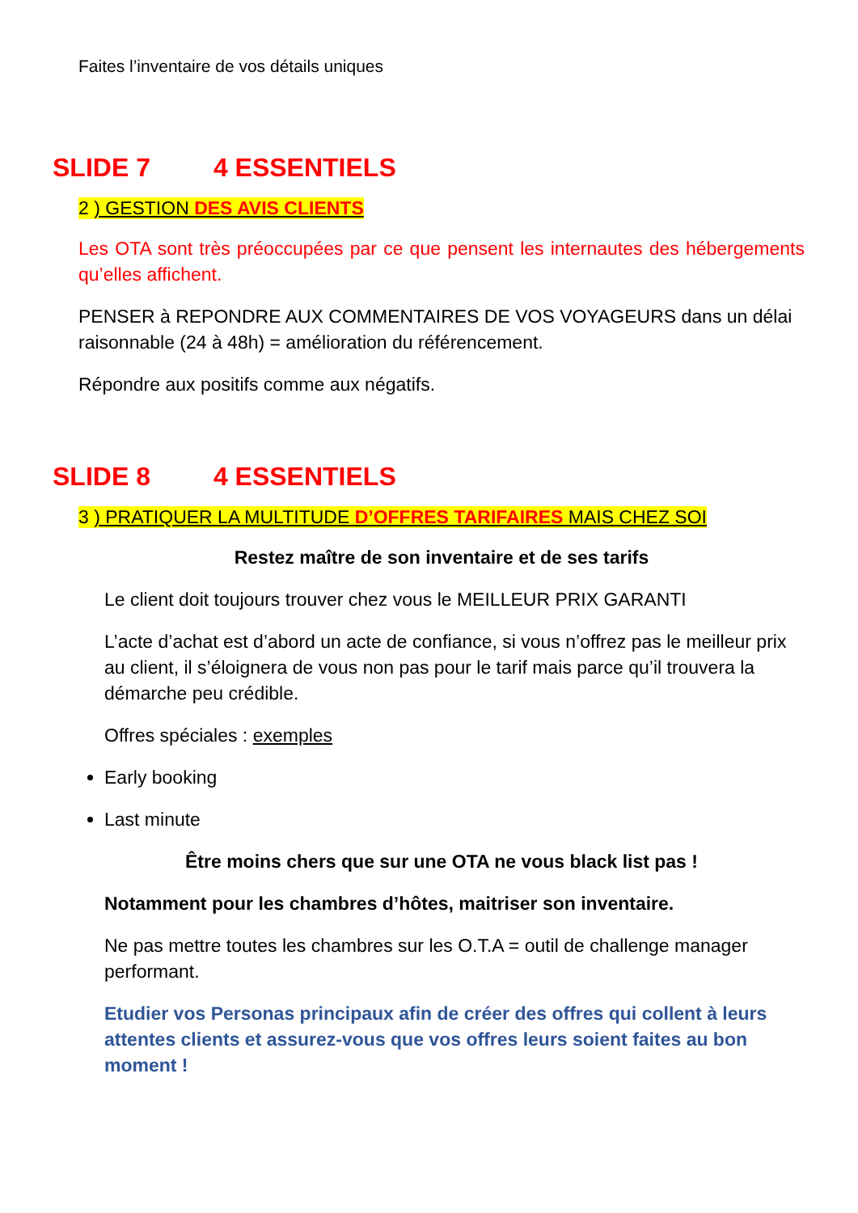Faites l’inventaire de vos détails uniques
SLIDE 7 4 ESSENTIELS
2 ) GESTION DES AVIS CLIENTS
Les OTA sont très préoccupées par ce que pensent les internautes des hébergements qu’elles affichent.
PENSER à REPONDRE AUX COMMENTAIRES DE VOS VOYAGEURS dans un délai raisonnable (24 à 48h) = amélioration du référencement.
Répondre aux positifs comme aux négatifs.
SLIDE 8 4 ESSENTIELS
3 ) PRATIQUER LA MULTITUDE D’OFFRES TARIFAIRES MAIS CHEZ SOI
Restez maître de son inventaire et de ses tarifs
Le client doit toujours trouver chez vous le MEILLEUR PRIX GARANTI
L’acte d’achat est d’abord un acte de confiance, si vous n’offrez pas le meilleur prix au client, il s’éloignera de vous non pas pour le tarif mais parce qu’il trouvera la démarche peu crédible.
Offres spéciales : exemples
Early booking
Last minute
Être moins chers que sur une OTA ne vous black list pas !
Notamment pour les chambres d’hôtes, maitriser son inventaire.
Ne pas mettre toutes les chambres sur les O.T.A = outil de challenge manager performant.
Etudier vos Personas principaux afin de créer des offres qui collent à leurs attentes clients et assurez-vous que vos offres leurs soient faites au bon moment !